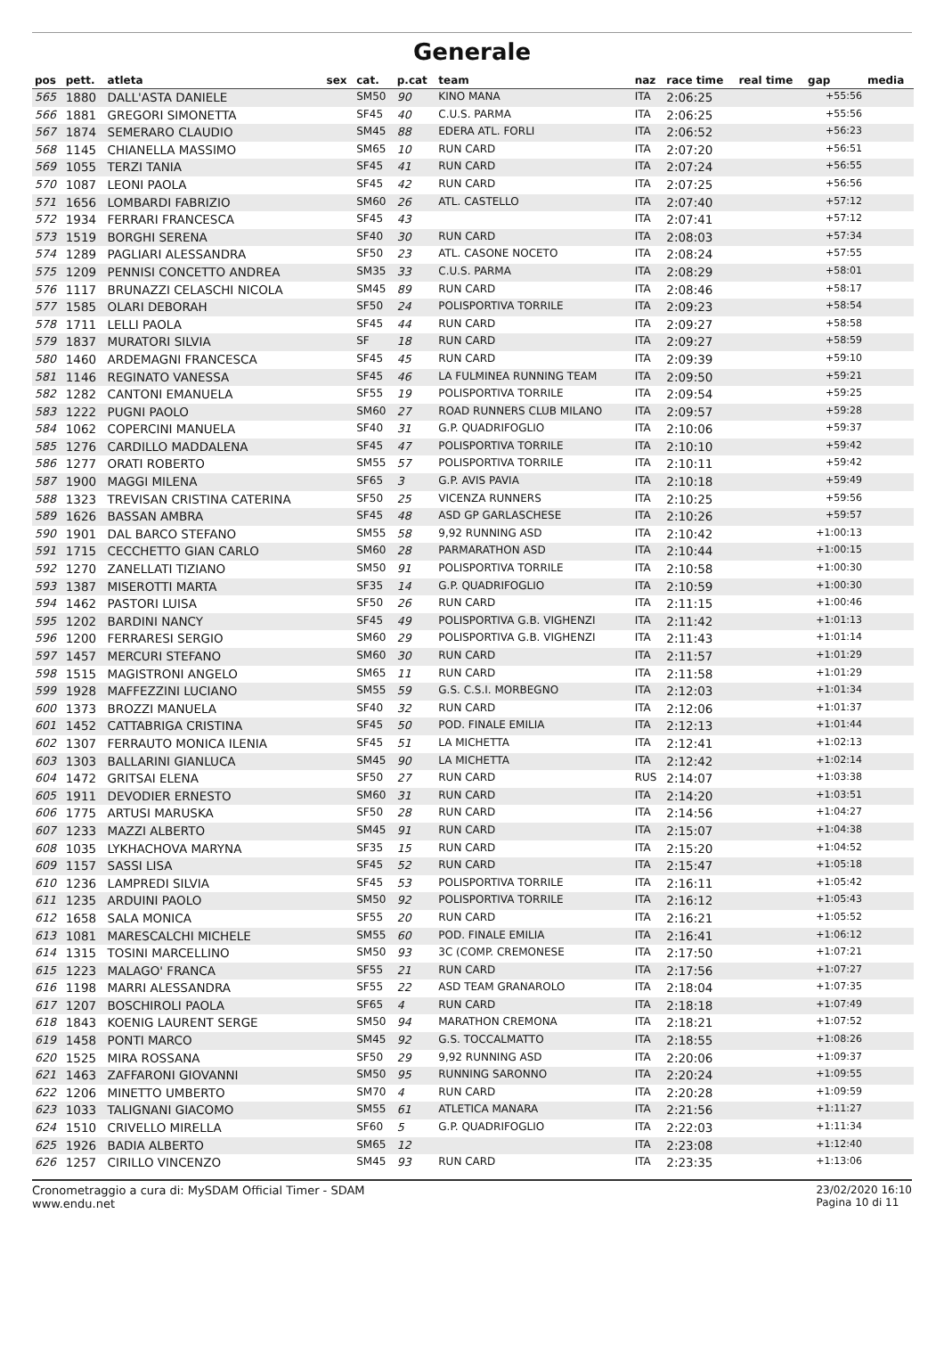Generale
| pos | pett. | atleta | sex | cat. | p.cat | team | naz | race time | real time | gap | media |
| --- | --- | --- | --- | --- | --- | --- | --- | --- | --- | --- | --- |
| 565 | 1880 | DALL'ASTA DANIELE | | SM50 | 90 | KINO MANA | ITA | 2:06:25 | | +55:56 | |
| 566 | 1881 | GREGORI SIMONETTA | | SF45 | 40 | C.U.S. PARMA | ITA | 2:06:25 | | +55:56 | |
| 567 | 1874 | SEMERARO CLAUDIO | | SM45 | 88 | EDERA ATL. FORLI | ITA | 2:06:52 | | +56:23 | |
| 568 | 1145 | CHIANELLA MASSIMO | | SM65 | 10 | RUN CARD | ITA | 2:07:20 | | +56:51 | |
| 569 | 1055 | TERZI TANIA | | SF45 | 41 | RUN CARD | ITA | 2:07:24 | | +56:55 | |
| 570 | 1087 | LEONI PAOLA | | SF45 | 42 | RUN CARD | ITA | 2:07:25 | | +56:56 | |
| 571 | 1656 | LOMBARDI FABRIZIO | | SM60 | 26 | ATL. CASTELLO | ITA | 2:07:40 | | +57:12 | |
| 572 | 1934 | FERRARI FRANCESCA | | SF45 | 43 | | ITA | 2:07:41 | | +57:12 | |
| 573 | 1519 | BORGHI SERENA | | SF40 | 30 | RUN CARD | ITA | 2:08:03 | | +57:34 | |
| 574 | 1289 | PAGLIARI ALESSANDRA | | SF50 | 23 | ATL. CASONE NOCETO | ITA | 2:08:24 | | +57:55 | |
| 575 | 1209 | PENNISI CONCETTO ANDREA | | SM35 | 33 | C.U.S. PARMA | ITA | 2:08:29 | | +58:01 | |
| 576 | 1117 | BRUNAZZI CELASCHI NICOLA | | SM45 | 89 | RUN CARD | ITA | 2:08:46 | | +58:17 | |
| 577 | 1585 | OLARI DEBORAH | | SF50 | 24 | POLISPORTIVA TORRILE | ITA | 2:09:23 | | +58:54 | |
| 578 | 1711 | LELLI PAOLA | | SF45 | 44 | RUN CARD | ITA | 2:09:27 | | +58:58 | |
| 579 | 1837 | MURATORI SILVIA | | SF | 18 | RUN CARD | ITA | 2:09:27 | | +58:59 | |
| 580 | 1460 | ARDEMAGNI FRANCESCA | | SF45 | 45 | RUN CARD | ITA | 2:09:39 | | +59:10 | |
| 581 | 1146 | REGINATO VANESSA | | SF45 | 46 | LA FULMINEA RUNNING TEAM | ITA | 2:09:50 | | +59:21 | |
| 582 | 1282 | CANTONI EMANUELA | | SF55 | 19 | POLISPORTIVA TORRILE | ITA | 2:09:54 | | +59:25 | |
| 583 | 1222 | PUGNI PAOLO | | SM60 | 27 | ROAD RUNNERS CLUB MILANO | ITA | 2:09:57 | | +59:28 | |
| 584 | 1062 | COPERCINI MANUELA | | SF40 | 31 | G.P. QUADRIFOGLIO | ITA | 2:10:06 | | +59:37 | |
| 585 | 1276 | CARDILLO MADDALENA | | SF45 | 47 | POLISPORTIVA TORRILE | ITA | 2:10:10 | | +59:42 | |
| 586 | 1277 | ORATI ROBERTO | | SM55 | 57 | POLISPORTIVA TORRILE | ITA | 2:10:11 | | +59:42 | |
| 587 | 1900 | MAGGI MILENA | | SF65 | 3 | G.P. AVIS PAVIA | ITA | 2:10:18 | | +59:49 | |
| 588 | 1323 | TREVISAN CRISTINA CATERINA | | SF50 | 25 | VICENZA RUNNERS | ITA | 2:10:25 | | +59:56 | |
| 589 | 1626 | BASSAN AMBRA | | SF45 | 48 | ASD GP GARLASCHESE | ITA | 2:10:26 | | +59:57 | |
| 590 | 1901 | DAL BARCO STEFANO | | SM55 | 58 | 9,92 RUNNING ASD | ITA | 2:10:42 | | +1:00:13 | |
| 591 | 1715 | CECCHETTO GIAN CARLO | | SM60 | 28 | PARMARATHON ASD | ITA | 2:10:44 | | +1:00:15 | |
| 592 | 1270 | ZANELLATI TIZIANO | | SM50 | 91 | POLISPORTIVA TORRILE | ITA | 2:10:58 | | +1:00:30 | |
| 593 | 1387 | MISEROTTI MARTA | | SF35 | 14 | G.P. QUADRIFOGLIO | ITA | 2:10:59 | | +1:00:30 | |
| 594 | 1462 | PASTORI LUISA | | SF50 | 26 | RUN CARD | ITA | 2:11:15 | | +1:00:46 | |
| 595 | 1202 | BARDINI NANCY | | SF45 | 49 | POLISPORTIVA G.B. VIGHENZI | ITA | 2:11:42 | | +1:01:13 | |
| 596 | 1200 | FERRARESI SERGIO | | SM60 | 29 | POLISPORTIVA G.B. VIGHENZI | ITA | 2:11:43 | | +1:01:14 | |
| 597 | 1457 | MERCURI STEFANO | | SM60 | 30 | RUN CARD | ITA | 2:11:57 | | +1:01:29 | |
| 598 | 1515 | MAGISTRONI ANGELO | | SM65 | 11 | RUN CARD | ITA | 2:11:58 | | +1:01:29 | |
| 599 | 1928 | MAFFEZZINI LUCIANO | | SM55 | 59 | G.S. C.S.I. MORBEGNO | ITA | 2:12:03 | | +1:01:34 | |
| 600 | 1373 | BROZZI MANUELA | | SF40 | 32 | RUN CARD | ITA | 2:12:06 | | +1:01:37 | |
| 601 | 1452 | CATTABRIGA CRISTINA | | SF45 | 50 | POD. FINALE EMILIA | ITA | 2:12:13 | | +1:01:44 | |
| 602 | 1307 | FERRAUTO MONICA ILENIA | | SF45 | 51 | LA MICHETTA | ITA | 2:12:41 | | +1:02:13 | |
| 603 | 1303 | BALLARINI GIANLUCA | | SM45 | 90 | LA MICHETTA | ITA | 2:12:42 | | +1:02:14 | |
| 604 | 1472 | GRITSAI ELENA | | SF50 | 27 | RUN CARD | RUS | 2:14:07 | | +1:03:38 | |
| 605 | 1911 | DEVODIER ERNESTO | | SM60 | 31 | RUN CARD | ITA | 2:14:20 | | +1:03:51 | |
| 606 | 1775 | ARTUSI MARUSKA | | SF50 | 28 | RUN CARD | ITA | 2:14:56 | | +1:04:27 | |
| 607 | 1233 | MAZZI ALBERTO | | SM45 | 91 | RUN CARD | ITA | 2:15:07 | | +1:04:38 | |
| 608 | 1035 | LYKHACHOVA MARYNA | | SF35 | 15 | RUN CARD | ITA | 2:15:20 | | +1:04:52 | |
| 609 | 1157 | SASSI LISA | | SF45 | 52 | RUN CARD | ITA | 2:15:47 | | +1:05:18 | |
| 610 | 1236 | LAMPREDI SILVIA | | SF45 | 53 | POLISPORTIVA TORRILE | ITA | 2:16:11 | | +1:05:42 | |
| 611 | 1235 | ARDUINI PAOLO | | SM50 | 92 | POLISPORTIVA TORRILE | ITA | 2:16:12 | | +1:05:43 | |
| 612 | 1658 | SALA MONICA | | SF55 | 20 | RUN CARD | ITA | 2:16:21 | | +1:05:52 | |
| 613 | 1081 | MARESCALCHI MICHELE | | SM55 | 60 | POD. FINALE EMILIA | ITA | 2:16:41 | | +1:06:12 | |
| 614 | 1315 | TOSINI MARCELLINO | | SM50 | 93 | 3C (COMP. CREMONESE | ITA | 2:17:50 | | +1:07:21 | |
| 615 | 1223 | MALAGO' FRANCA | | SF55 | 21 | RUN CARD | ITA | 2:17:56 | | +1:07:27 | |
| 616 | 1198 | MARRI ALESSANDRA | | SF55 | 22 | ASD TEAM GRANAROLO | ITA | 2:18:04 | | +1:07:35 | |
| 617 | 1207 | BOSCHIROLI PAOLA | | SF65 | 4 | RUN CARD | ITA | 2:18:18 | | +1:07:49 | |
| 618 | 1843 | KOENIG LAURENT SERGE | | SM50 | 94 | MARATHON CREMONA | ITA | 2:18:21 | | +1:07:52 | |
| 619 | 1458 | PONTI MARCO | | SM45 | 92 | G.S. TOCCALMATTO | ITA | 2:18:55 | | +1:08:26 | |
| 620 | 1525 | MIRA ROSSANA | | SF50 | 29 | 9,92 RUNNING ASD | ITA | 2:20:06 | | +1:09:37 | |
| 621 | 1463 | ZAFFARONI GIOVANNI | | SM50 | 95 | RUNNING SARONNO | ITA | 2:20:24 | | +1:09:55 | |
| 622 | 1206 | MINETTO UMBERTO | | SM70 | 4 | RUN CARD | ITA | 2:20:28 | | +1:09:59 | |
| 623 | 1033 | TALIGNANI GIACOMO | | SM55 | 61 | ATLETICA MANARA | ITA | 2:21:56 | | +1:11:27 | |
| 624 | 1510 | CRIVELLO MIRELLA | | SF60 | 5 | G.P. QUADRIFOGLIO | ITA | 2:22:03 | | +1:11:34 | |
| 625 | 1926 | BADIA ALBERTO | | SM65 | 12 | | ITA | 2:23:08 | | +1:12:40 | |
| 626 | 1257 | CIRILLO VINCENZO | | SM45 | 93 | RUN CARD | ITA | 2:23:35 | | +1:13:06 | |
Cronometraggio a cura di: MySDAM Official Timer - SDAM
www.endu.net
23/02/2020 16:10
Pagina 10 di 11